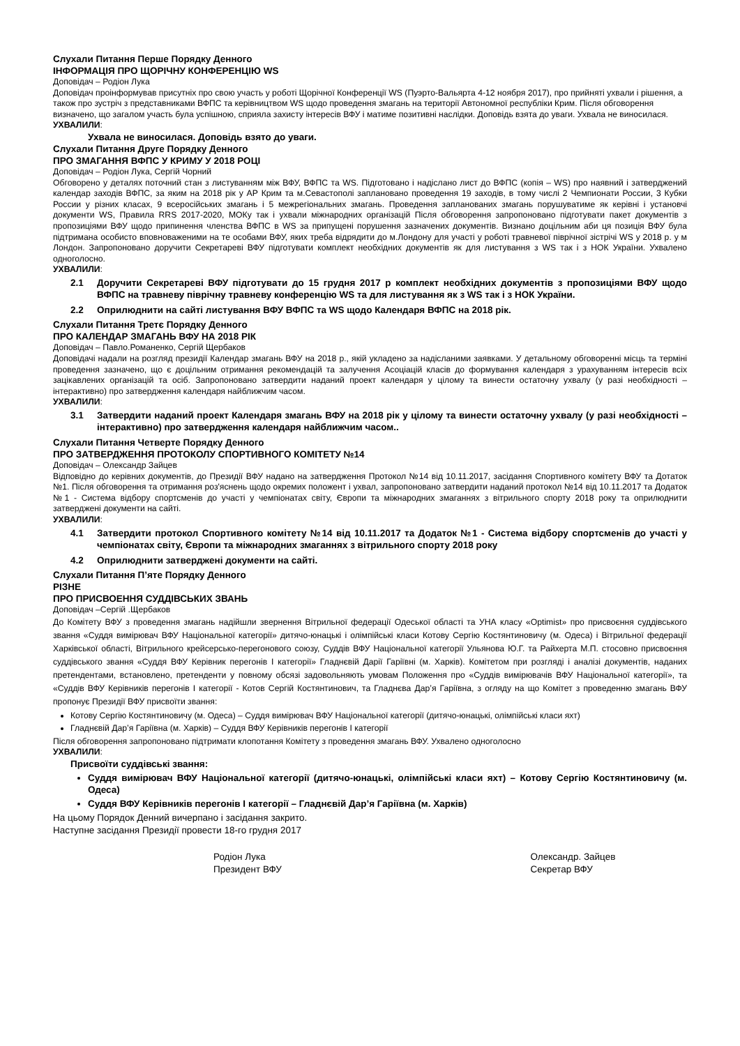Слухали Питання Перше Порядку Денного
ІНФОРМАЦІЯ ПРО ЩОРІЧНУ КОНФЕРЕНЦІЮ WS
Доповідач – Родіон Лука
Доповідач проінформував присутніх про свою участь у роботі Щорічної Конференції WS (Пуэрто-Вальярта 4-12 ноября 2017), про прийняті ухвали і рішення, а також про зустріч з представниками ВФПС та керівництвом WS щодо проведення змагань на території Автономної республіки Крим. Після обговорення визначено, що загалом участь була успішною, сприяла захисту інтересів ВФУ і матиме позитивні наслідки. Доповідь взята до уваги. Ухвала не виносилася.
УХВАЛИЛИ:
Ухвала не виносилася. Доповідь взято до уваги.
Слухали Питання Друге Порядку Денного
ПРО ЗМАГАННЯ ВФПС У КРИМУ У 2018 РОЦІ
Доповідач – Родіон Лука, Сергій Чорний
Обговорено у деталях поточний стан з листуванням між ВФУ, ВФПС та WS. Підготовано і надіслано лист до ВФПС (копія – WS) про наявний і затверджений календар заходів ВФПС, за яким на 2018 рік у АР Крим та м.Севастополі заплановано проведення 19 заходів, в тому числі 2 Чемпионати России, 3 Кубки России у різних класах, 9 всеросійських змагань і 5 межрегіональних змагань. Проведення запланованих змагань порушуватиме як керівні і установчі документи WS, Правила RRS 2017-2020, МОКу так і ухвали міжнародних організацій Після обговорення запропоновано підготувати пакет документів з пропозиціями ВФУ щодо припинення членства ВФПС в WS за припущені порушення зазначених документів. Визнано доцільним аби ця позиція ВФУ була підтримана особисто вповноваженими на те особами ВФУ, яких треба відрядити до м.Лондону для участі у роботі травневої піврічної зістрічі WS у 2018 р. у м Лондон. Запропоновано доручити Секретареві ВФУ підготувати комплект необхідних документів як для листування з WS так і з НОК України. Ухвалено одноголосно.
УХВАЛИЛИ:
2.1 Доручити Секретареві ВФУ підготувати до 15 грудня 2017 р комплект необхідних документів з пропозиціями ВФУ щодо ВФПС на травневу піврічну травневу конференцію WS та для листування як з WS так і з НОК України.
2.2 Оприлюднити на сайті листування ВФУ ВФПС та WS щодо Календаря ВФПС на 2018 рік.
Слухали Питання Третє Порядку Денного
ПРО КАЛЕНДАР ЗМАГАНЬ ВФУ НА 2018 РІК
Доповідач – Павло.Романенко, Сергій Щербаков
Доповідачі надали на розгляд президії Календар змагань ВФУ на 2018 р., якій укладено за надісланими заявками. У детальному обговоренні місць та терміні проведення зазначено, що є доцільним отримання рекомендацій та залучення Асоціацій класів до формування календаря з урахуванням інтересів всіх зацікавлених організацій та осіб. Запропоновано затвердити наданий проект календаря у цілому та винести остаточну ухвалу (у разі необхідності – інтерактивно) про затвердження календаря найближчим часом.
УХВАЛИЛИ:
3.1 Затвердити наданий проект Календаря змагань ВФУ на 2018 рік у цілому та винести остаточну ухвалу (у разі необхідності – інтерактивно) про затвердження календаря найближчим часом..
Слухали Питання Четверте Порядку Денного
ПРО ЗАТВЕРДЖЕННЯ ПРОТОКОЛУ СПОРТИВНОГО КОМІТЕТУ №14
Доповідач – Олександр Зайцев
Відповідно до керівних документів, до Президії ВФУ надано на затвердження Протокол №14 від 10.11.2017, засідання Спортивного комітету ВФУ та Дотаток №1. Після обговорення та отримання роз'яснень щодо окремих положент і ухвал, запропоновано затвердити наданий протокол №14 від 10.11.2017 та Додаток №1 - Система відбору спортсменів до участі у чемпіонатах світу, Європи та міжнародних змаганнях з вітрильного спорту 2018 року та оприлюднити затверджені документи на сайті.
УХВАЛИЛИ:
4.1 Затвердити протокол Спортивного комітету №14 від 10.11.2017 та Додаток №1 - Система відбору спортсменів до участі у чемпіонатах світу, Європи та міжнародних змаганнях з вітрильного спорту 2018 року
4.2 Оприлюднити затверджені документи на сайті.
Слухали Питання П’яте Порядку Денного
РІЗНЕ
ПРО ПРИСВОЕННЯ СУДДІВСЬКИХ ЗВАНЬ
Доповідач –Сергій .Щербаков
До Комітету ВФУ з проведення змагань надійшли звернення Вітрильної федерації Одеської області та УНА класу «Optimist» про присвоєння суддівського звання «Суддя вимірювач ВФУ Національної категорії» дитячо-юнацькі і олімпійські класи Котову Сергію Костянтиновичу (м. Одеса) і Вітрильної федерації Харківської області, Вітрильного крейсерсько-перегонового союзу, Суддів ВФУ Національної категорії Ульянова Ю.Г. та Райхерта М.П. стосовно присвоєння суддівського звання «Суддя ВФУ Керівник перегонів I категорії» Гладнєвій Дарії Гаріївні (м. Харків). Комітетом при розгляді і аналізі документів, наданих претендентами, встановлено, претенденти у повному обсязі задовольняють умовам Положення про «Суддів вимірювачів ВФУ Національної категорії», та «Суддів ВФУ Керівників перегонів I категорії - Котов Сергій Костянтинович, та Гладнєва Дар’я Гаріївна, з огляду на що Комітет з проведенню змагань ВФУ пропонує Президії ВФУ присвоїти звання:
Котову Сергію Костянтиновичу (м. Одеса) – Суддя вимірювач ВФУ Національної категорії (дитячо-юнацькі, олімпійські класи яхт)
Гладнєвій Дар’я Гаріївна (м. Харків) – Суддя ВФУ Керівників перегонів I категорії
Після обговорення запропоновано підтримати клопотання Комітету з проведення змагань ВФУ. Ухвалено одноголосно
УХВАЛИЛИ:
Присвоїти суддівські звання:
Суддя вимірювач ВФУ Національної категорії (дитячо-юнацькі, олімпійські класи яхт) – Котову Сергію Костянтиновичу (м. Одеса)
Суддя ВФУ Керівників перегонів I категорії – Гладнєвій Дар’я Гаріївна (м. Харків)
На цьому Порядок Денний вичерпано і засідання закрито.
Наступне засідання Президії провести 18-го грудня 2017
Родіон Лука
Президент ВФУ
Олександр. Зайцев
Секретар ВФУ